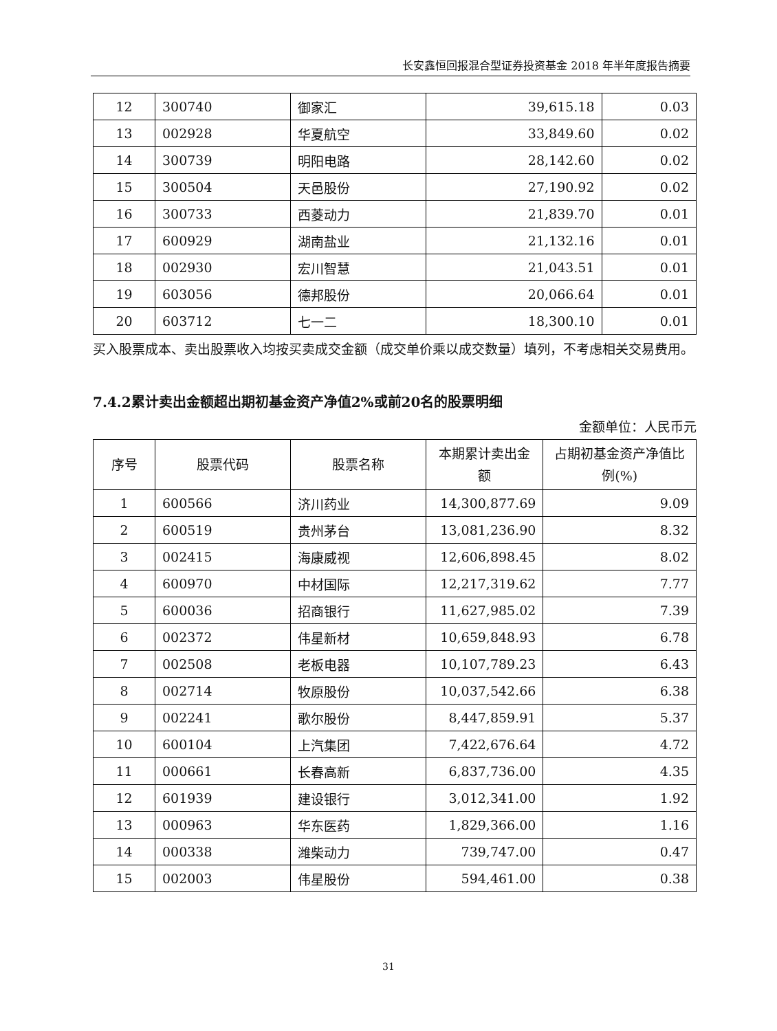长安鑫恒回报混合型证券投资基金 2018 年半年度报告摘要
| 12 | 300740 | 御家汇 | 39,615.18 | 0.03 |
| 13 | 002928 | 华夏航空 | 33,849.60 | 0.02 |
| 14 | 300739 | 明阳电路 | 28,142.60 | 0.02 |
| 15 | 300504 | 天邑股份 | 27,190.92 | 0.02 |
| 16 | 300733 | 西菱动力 | 21,839.70 | 0.01 |
| 17 | 600929 | 湖南盐业 | 21,132.16 | 0.01 |
| 18 | 002930 | 宏川智慧 | 21,043.51 | 0.01 |
| 19 | 603056 | 德邦股份 | 20,066.64 | 0.01 |
| 20 | 603712 | 七一二 | 18,300.10 | 0.01 |
买入股票成本、卖出股票收入均按买卖成交金额（成交单价乘以成交数量）填列，不考虑相关交易费用。
7.4.2累计卖出金额超出期初基金资产净值2%或前20名的股票明细
金额单位：人民币元
| 序号 | 股票代码 | 股票名称 | 本期累计卖出金额 | 占期初基金资产净值比例(%) |
| --- | --- | --- | --- | --- |
| 1 | 600566 | 济川药业 | 14,300,877.69 | 9.09 |
| 2 | 600519 | 贵州茅台 | 13,081,236.90 | 8.32 |
| 3 | 002415 | 海康威视 | 12,606,898.45 | 8.02 |
| 4 | 600970 | 中材国际 | 12,217,319.62 | 7.77 |
| 5 | 600036 | 招商银行 | 11,627,985.02 | 7.39 |
| 6 | 002372 | 伟星新材 | 10,659,848.93 | 6.78 |
| 7 | 002508 | 老板电器 | 10,107,789.23 | 6.43 |
| 8 | 002714 | 牧原股份 | 10,037,542.66 | 6.38 |
| 9 | 002241 | 歌尔股份 | 8,447,859.91 | 5.37 |
| 10 | 600104 | 上汽集团 | 7,422,676.64 | 4.72 |
| 11 | 000661 | 长春高新 | 6,837,736.00 | 4.35 |
| 12 | 601939 | 建设银行 | 3,012,341.00 | 1.92 |
| 13 | 000963 | 华东医药 | 1,829,366.00 | 1.16 |
| 14 | 000338 | 潍柴动力 | 739,747.00 | 0.47 |
| 15 | 002003 | 伟星股份 | 594,461.00 | 0.38 |
31